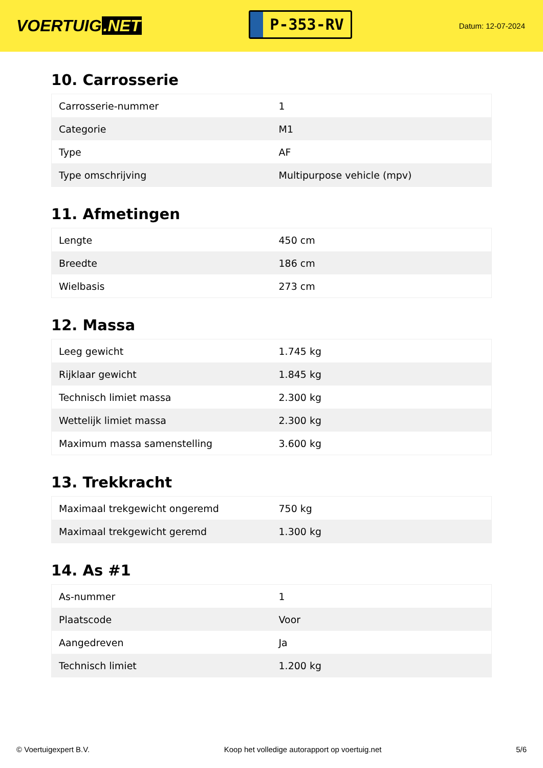VOERTUIG.NET
P-353-RV
Datum: 12-07-2024
10. Carrosserie
| Carrosserie-nummer | 1 |
| Categorie | M1 |
| Type | AF |
| Type omschrijving | Multipurpose vehicle (mpv) |
11. Afmetingen
| Lengte | 450 cm |
| Breedte | 186 cm |
| Wielbasis | 273 cm |
12. Massa
| Leeg gewicht | 1.745 kg |
| Rijklaar gewicht | 1.845 kg |
| Technisch limiet massa | 2.300 kg |
| Wettelijk limiet massa | 2.300 kg |
| Maximum massa samenstelling | 3.600 kg |
13. Trekkracht
| Maximaal trekgewicht ongeremd | 750 kg |
| Maximaal trekgewicht geremd | 1.300 kg |
14. As #1
| As-nummer | 1 |
| Plaatscode | Voor |
| Aangedreven | Ja |
| Technisch limiet | 1.200 kg |
© Voertuigexpert B.V. Koop het volledige autorapport op voertuig.net
5/6